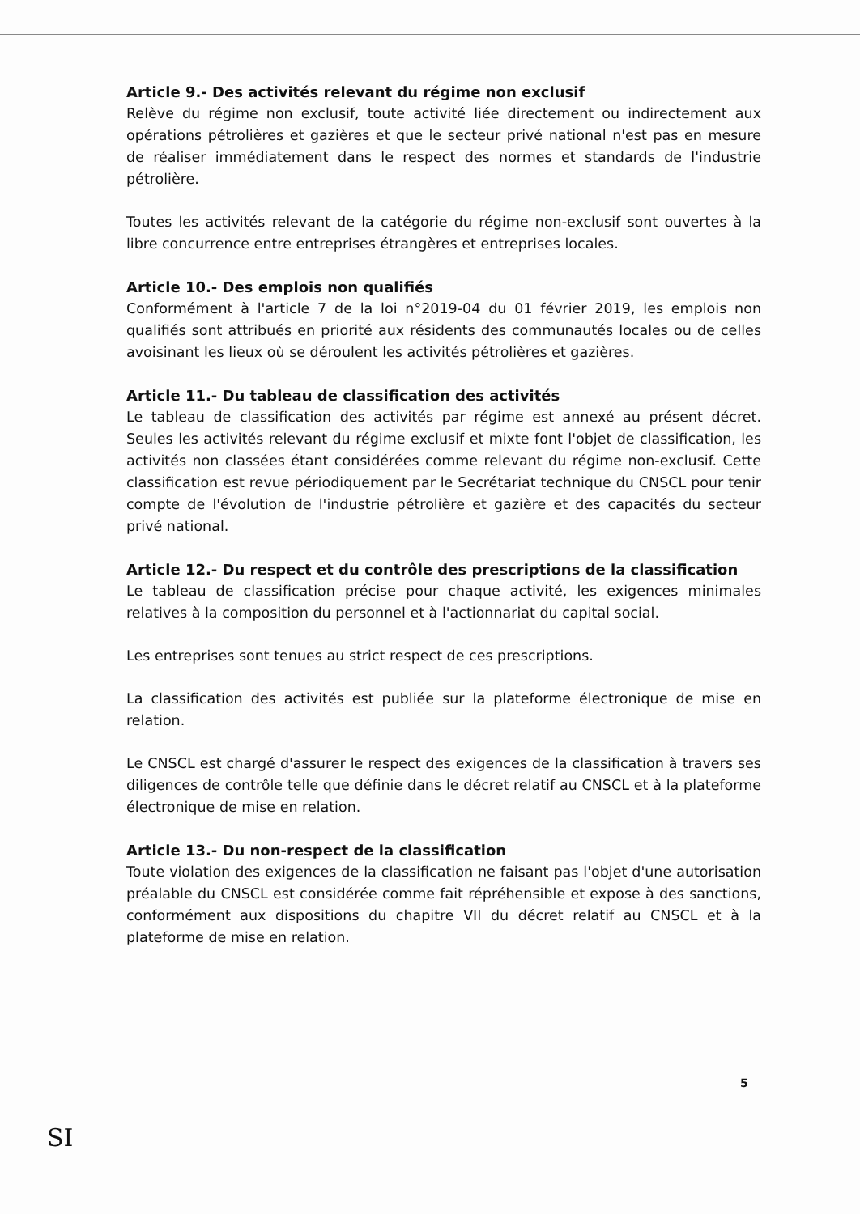Article 9.- Des activités relevant du régime non exclusif
Relève du régime non exclusif, toute activité liée directement ou indirectement aux opérations pétrolières et gazières et que le secteur privé national n'est pas en mesure de réaliser immédiatement dans le respect des normes et standards de l'industrie pétrolière.
Toutes les activités relevant de la catégorie du régime non-exclusif sont ouvertes à la libre concurrence entre entreprises étrangères et entreprises locales.
Article 10.- Des emplois non qualifiés
Conformément à l'article 7 de la loi n°2019-04 du 01 février 2019, les emplois non qualifiés sont attribués en priorité aux résidents des communautés locales ou de celles avoisinant les lieux où se déroulent les activités pétrolières et gazières.
Article 11.- Du tableau de classification des activités
Le tableau de classification des activités par régime est annexé au présent décret. Seules les activités relevant du régime exclusif et mixte font l'objet de classification, les activités non classées étant considérées comme relevant du régime non-exclusif. Cette classification est revue périodiquement par le Secrétariat technique du CNSCL pour tenir compte de l'évolution de l'industrie pétrolière et gazière et des capacités du secteur privé national.
Article 12.- Du respect et du contrôle des prescriptions de la classification
Le tableau de classification précise pour chaque activité, les exigences minimales relatives à la composition du personnel et à l'actionnariat du capital social.
Les entreprises sont tenues au strict respect de ces prescriptions.
La classification des activités est publiée sur la plateforme électronique de mise en relation.
Le CNSCL est chargé d'assurer le respect des exigences de la classification à travers ses diligences de contrôle telle que définie dans le décret relatif au CNSCL et à la plateforme électronique de mise en relation.
Article 13.- Du non-respect de la classification
Toute violation des exigences de la classification ne faisant pas l'objet d'une autorisation préalable du CNSCL est considérée comme fait répréhensible et expose à des sanctions, conformément aux dispositions du chapitre VII du décret relatif au CNSCL et à la plateforme de mise en relation.
5
SI